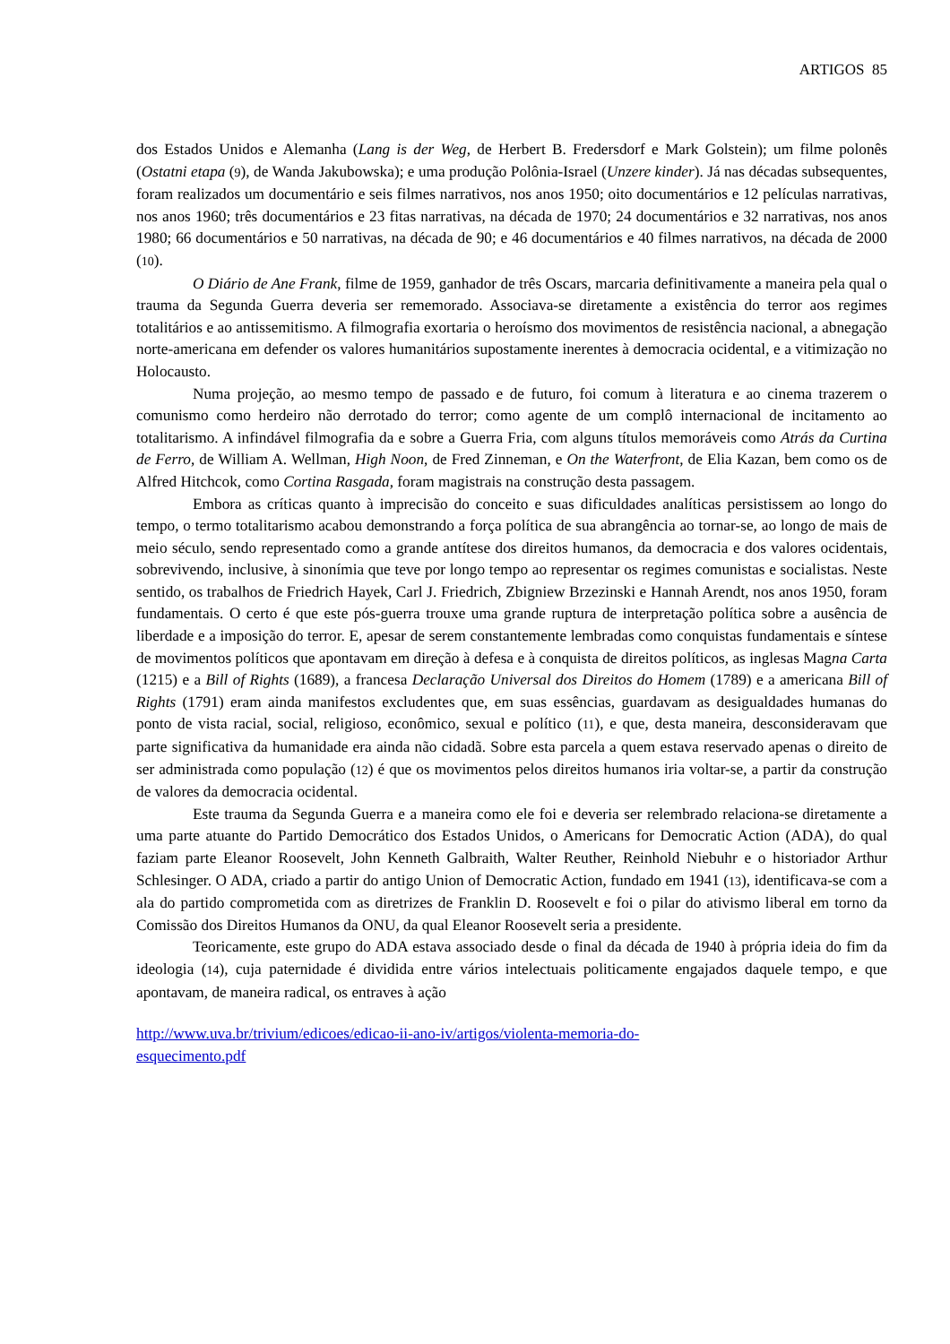ARTIGOS 85
dos Estados Unidos e Alemanha (Lang is der Weg, de Herbert B. Fredersdorf e Mark Golstein); um filme polonês (Ostatni etapa (9), de Wanda Jakubowska); e uma produção Polônia-Israel (Unzere kinder). Já nas décadas subsequentes, foram realizados um documentário e seis filmes narrativos, nos anos 1950; oito documentários e 12 películas narrativas, nos anos 1960; três documentários e 23 fitas narrativas, na década de 1970; 24 documentários e 32 narrativas, nos anos 1980; 66 documentários e 50 narrativas, na década de 90; e 46 documentários e 40 filmes narrativos, na década de 2000 (10).
O Diário de Ane Frank, filme de 1959, ganhador de três Oscars, marcaria definitivamente a maneira pela qual o trauma da Segunda Guerra deveria ser rememorado. Associava-se diretamente a existência do terror aos regimes totalitários e ao antissemitismo. A filmografia exortaria o heroísmo dos movimentos de resistência nacional, a abnegação norte-americana em defender os valores humanitários supostamente inerentes à democracia ocidental, e a vitimização no Holocausto.
Numa projeção, ao mesmo tempo de passado e de futuro, foi comum à literatura e ao cinema trazerem o comunismo como herdeiro não derrotado do terror; como agente de um complô internacional de incitamento ao totalitarismo. A infindável filmografia da e sobre a Guerra Fria, com alguns títulos memoráveis como Atrás da Curtina de Ferro, de William A. Wellman, High Noon, de Fred Zinneman, e On the Waterfront, de Elia Kazan, bem como os de Alfred Hitchcok, como Cortina Rasgada, foram magistrais na construção desta passagem.
Embora as críticas quanto à imprecisão do conceito e suas dificuldades analíticas persistissem ao longo do tempo, o termo totalitarismo acabou demonstrando a força política de sua abrangência ao tornar-se, ao longo de mais de meio século, sendo representado como a grande antítese dos direitos humanos, da democracia e dos valores ocidentais, sobrevivendo, inclusive, à sinonímia que teve por longo tempo ao representar os regimes comunistas e socialistas. Neste sentido, os trabalhos de Friedrich Hayek, Carl J. Friedrich, Zbigniew Brzezinski e Hannah Arendt, nos anos 1950, foram fundamentais. O certo é que este pós-guerra trouxe uma grande ruptura de interpretação política sobre a ausência de liberdade e a imposição do terror. E, apesar de serem constantemente lembradas como conquistas fundamentais e síntese de movimentos políticos que apontavam em direção à defesa e à conquista de direitos políticos, as inglesas Magna Carta (1215) e a Bill of Rights (1689), a francesa Declaração Universal dos Direitos do Homem (1789) e a americana Bill of Rights (1791) eram ainda manifestos excludentes que, em suas essências, guardavam as desigualdades humanas do ponto de vista racial, social, religioso, econômico, sexual e político (11), e que, desta maneira, desconsideravam que parte significativa da humanidade era ainda não cidadã. Sobre esta parcela a quem estava reservado apenas o direito de ser administrada como população (12) é que os movimentos pelos direitos humanos iria voltar-se, a partir da construção de valores da democracia ocidental.
Este trauma da Segunda Guerra e a maneira como ele foi e deveria ser relembrado relaciona-se diretamente a uma parte atuante do Partido Democrático dos Estados Unidos, o Americans for Democratic Action (ADA), do qual faziam parte Eleanor Roosevelt, John Kenneth Galbraith, Walter Reuther, Reinhold Niebuhr e o historiador Arthur Schlesinger. O ADA, criado a partir do antigo Union of Democratic Action, fundado em 1941 (13), identificava-se com a ala do partido comprometida com as diretrizes de Franklin D. Roosevelt e foi o pilar do ativismo liberal em torno da Comissão dos Direitos Humanos da ONU, da qual Eleanor Roosevelt seria a presidente.
Teoricamente, este grupo do ADA estava associado desde o final da década de 1940 à própria ideia do fim da ideologia (14), cuja paternidade é dividida entre vários intelectuais politicamente engajados daquele tempo, e que apontavam, de maneira radical, os entraves à ação
http://www.uva.br/trivium/edicoes/edicao-ii-ano-iv/artigos/violenta-memoria-do-
esquecimento.pdf